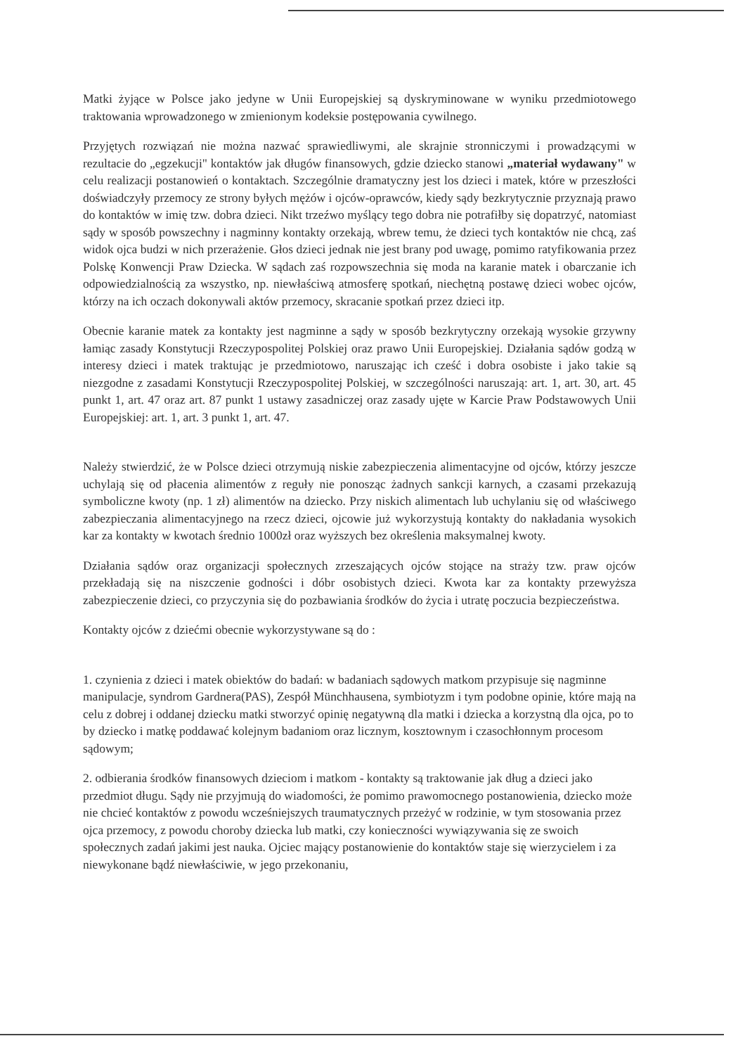Matki żyjące w Polsce jako jedyne w Unii Europejskiej są dyskryminowane w wyniku przedmiotowego traktowania wprowadzonego w zmienionym kodeksie postępowania cywilnego.
Przyjętych rozwiązań nie można nazwać sprawiedliwymi, ale skrajnie stronniczymi i prowadzącymi w rezultacie do „egzekucji" kontaktów jak długów finansowych, gdzie dziecko stanowi „materiał wydawany" w celu realizacji postanowień o kontaktach. Szczególnie dramatyczny jest los dzieci i matek, które w przeszłości doświadczyły przemocy ze strony byłych mężów i ojców-oprawców, kiedy sądy bezkrytycznie przyznają prawo do kontaktów w imię tzw. dobra dzieci. Nikt trzeźwo myślący tego dobra nie potrafiłby się dopatrzyć, natomiast sądy w sposób powszechny i nagminny kontakty orzekają, wbrew temu, że dzieci tych kontaktów nie chcą, zaś widok ojca budzi w nich przerażenie. Głos dzieci jednak nie jest brany pod uwagę, pomimo ratyfikowania przez Polskę Konwencji Praw Dziecka. W sądach zaś rozpowszechnia się moda na karanie matek i obarczanie ich odpowiedzialnością za wszystko, np. niewłaściwą atmosferę spotkań, niechętną postawę dzieci wobec ojców, którzy na ich oczach dokonywali aktów przemocy, skracanie spotkań przez dzieci itp.
Obecnie karanie matek za kontakty jest nagminne a sądy w sposób bezkrytyczny orzekają wysokie grzywny łamiąc zasady Konstytucji Rzeczypospolitej Polskiej oraz prawo Unii Europejskiej. Działania sądów godzą w interesy dzieci i matek traktując je przedmiotowo, naruszając ich cześć i dobra osobiste i jako takie są niezgodne z zasadami Konstytucji Rzeczypospolitej Polskiej, w szczególności naruszają: art. 1, art. 30, art. 45 punkt 1, art. 47 oraz art. 87 punkt 1 ustawy zasadniczej oraz zasady ujęte w Karcie Praw Podstawowych Unii Europejskiej: art. 1, art. 3 punkt 1, art. 47.
Należy stwierdzić, że w Polsce dzieci otrzymują niskie zabezpieczenia alimentacyjne od ojców, którzy jeszcze uchylają się od płacenia alimentów z reguły nie ponosząc żadnych sankcji karnych, a czasami przekazują symboliczne kwoty (np. 1 zł) alimentów na dziecko. Przy niskich alimentach lub uchylaniu się od właściwego zabezpieczania alimentacyjnego na rzecz dzieci, ojcowie już wykorzystują kontakty do nakładania wysokich kar za kontakty w kwotach średnio 1000zł oraz wyższych bez określenia maksymalnej kwoty.
Działania sądów oraz organizacji społecznych zrzeszających ojców stojące na straży tzw. praw ojców przekładają się na niszczenie godności i dóbr osobistych dzieci. Kwota kar za kontakty przewyższa zabezpieczenie dzieci, co przyczynia się do pozbawiania środków do życia i utratę poczucia bezpieczeństwa.
Kontakty ojców z dziećmi obecnie wykorzystywane są do :
1. czynienia z dzieci i matek obiektów do badań: w badaniach sądowych matkom przypisuje się nagminne manipulacje, syndrom Gardnera(PAS), Zespół Münchhausena, symbiotyzm i tym podobne opinie, które mają na celu z dobrej i oddanej dziecku matki stworzyć opinię negatywną dla matki i dziecka a korzystną dla ojca, po to by dziecko i matkę poddawać kolejnym badaniom oraz licznym, kosztownym i czasochłonnym procesom sądowym;
2. odbierania środków finansowych dzieciom i matkom - kontakty są traktowanie jak dług a dzieci jako przedmiot długu. Sądy nie przyjmują do wiadomości, że pomimo prawomocnego postanowienia, dziecko może nie chcieć kontaktów z powodu wcześniejszych traumatycznych przeżyć w rodzinie, w tym stosowania przez ojca przemocy, z powodu choroby dziecka lub matki, czy konieczności wywiązywania się ze swoich społecznych zadań jakimi jest nauka. Ojciec mający postanowienie do kontaktów staje się wierzycielem i za niewykonane bądź niewłaściwie, w jego przekonaniu,